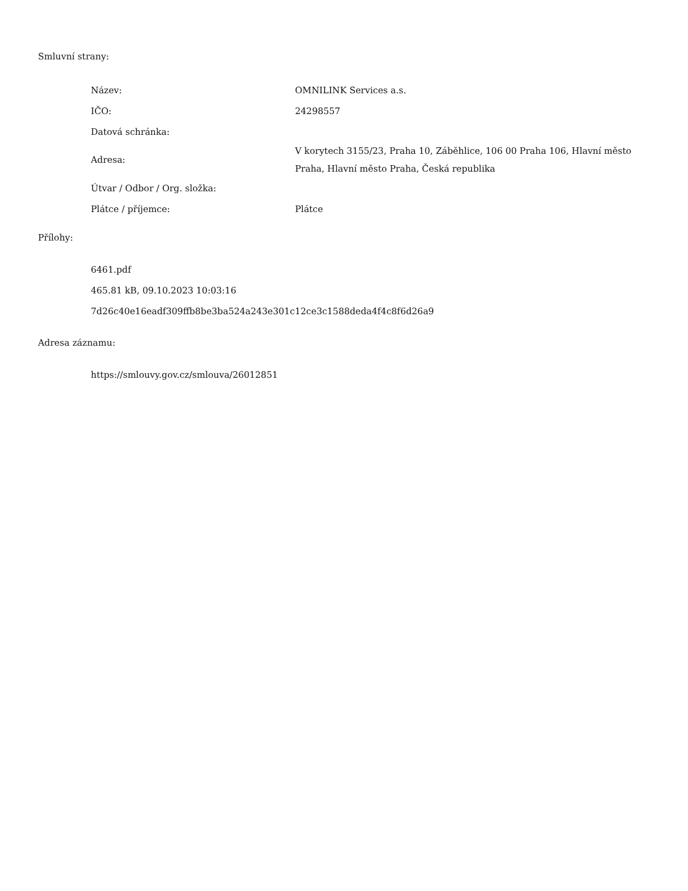Smluvní strany:
| Název: | OMNILINK Services a.s. |
| IČO: | 24298557 |
| Datová schránka: | |
| Adresa: | V korytech 3155/23, Praha 10, Záběhlice, 106 00 Praha 106, Hlavní město Praha, Hlavní město Praha, Česká republika |
| Útvar / Odbor / Org. složka: | |
| Plátce / příjemce: | Plátce |
Přílohy:
6461.pdf
465.81 kB, 09.10.2023 10:03:16
7d26c40e16eadf309ffb8be3ba524a243e301c12ce3c1588deda4f4c8f6d26a9
Adresa záznamu:
https://smlouvy.gov.cz/smlouva/26012851